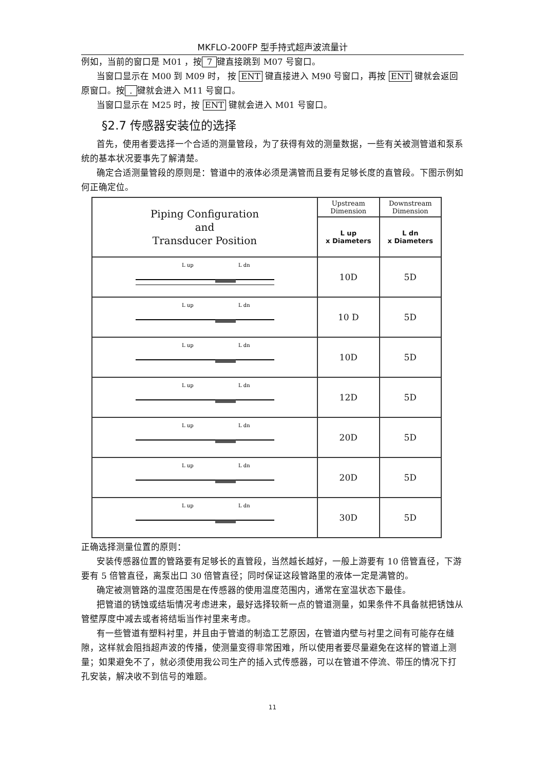MKFLO-200FP 型手持式超声波流量计
例如，当前的窗口是 M01 ，按 7 键直接跳到 M07 号窗口。
当窗口显示在 M00 到 M09 时， 按 ENT 键直接进入 M90 号窗口，再按 ENT 键就会返回原窗口。按 . 键就会进入 M11 号窗口。
当窗口显示在 M25 时，按 ENT 键就会进入 M01 号窗口。
§2.7 传感器安装位的选择
首先，使用者要选择一个合适的测量管段，为了获得有效的测量数据，一些有关被测管道和泵系统的基本状况要事先了解清楚。
确定合适测量管段的原则是：管道中的液体必须是满管而且要有足够长度的直管段。下图示例如何正确定位。
| Piping Configuration and Transducer Position | Upstream Dimension | Downstream Dimension |
| --- | --- | --- |
| | L up x Diameters | L dn x Diameters |
| L up L dn | 10D | 5D |
| L up L dn | 10 D | 5D |
| L up L dn | 10D | 5D |
| L up L dn | 12D | 5D |
| L up L dn | 20D | 5D |
| L up L dn | 20D | 5D |
| L up L dn | 30D | 5D |
正确选择测量位置的原则：
安装传感器位置的管路要有足够长的直管段，当然越长越好，一般上游要有 10 倍管直径，下游要有 5 倍管直径，离泵出口 30 倍管直径；同时保证这段管路里的液体一定是满管的。
确定被测管路的温度范围是在传感器的使用温度范围内，通常在室温状态下最佳。
把管道的锈蚀或结垢情况考虑进来，最好选择较新一点的管道测量，如果条件不具备就把锈蚀从管壁厚度中减去或者将结垢当作衬里来考虑。
有一些管道有塑料衬里，并且由于管道的制造工艺原因，在管道内壁与衬里之间有可能存在缝隙，这样就会阻挡超声波的传播，使测量变得非常困难，所以使用者要尽量避免在这样的管道上测量；如果避免不了，就必须使用我公司生产的插入式传感器，可以在管道不停流、带压的情况下打孔安装，解决收不到信号的难题。
11